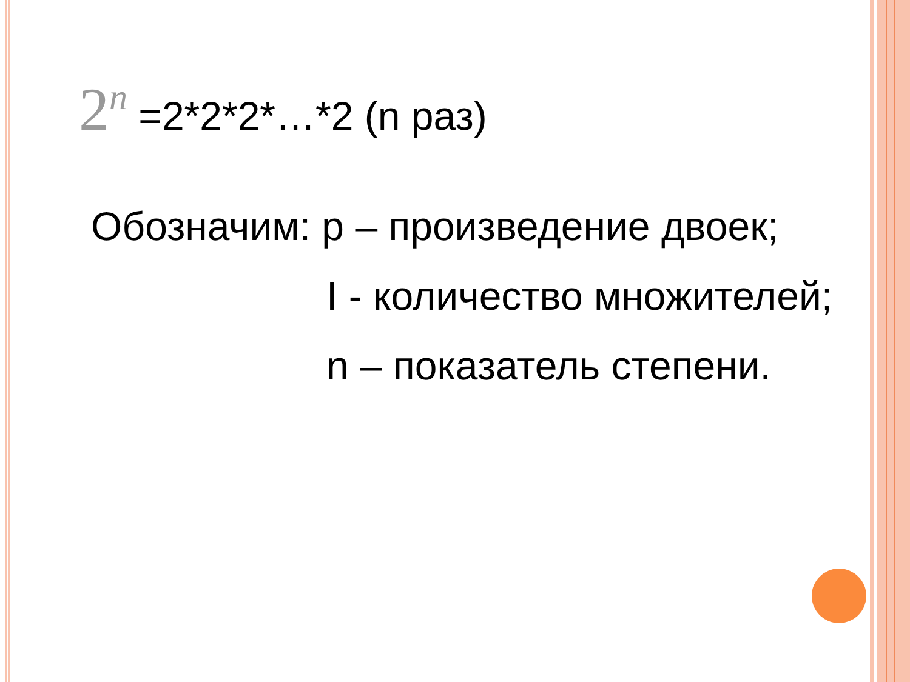2<sup>n</sup> =2*2*2*…*2 (n раз)
Обозначим: р – произведение двоек;
I - количество множителей;
n – показатель степени.